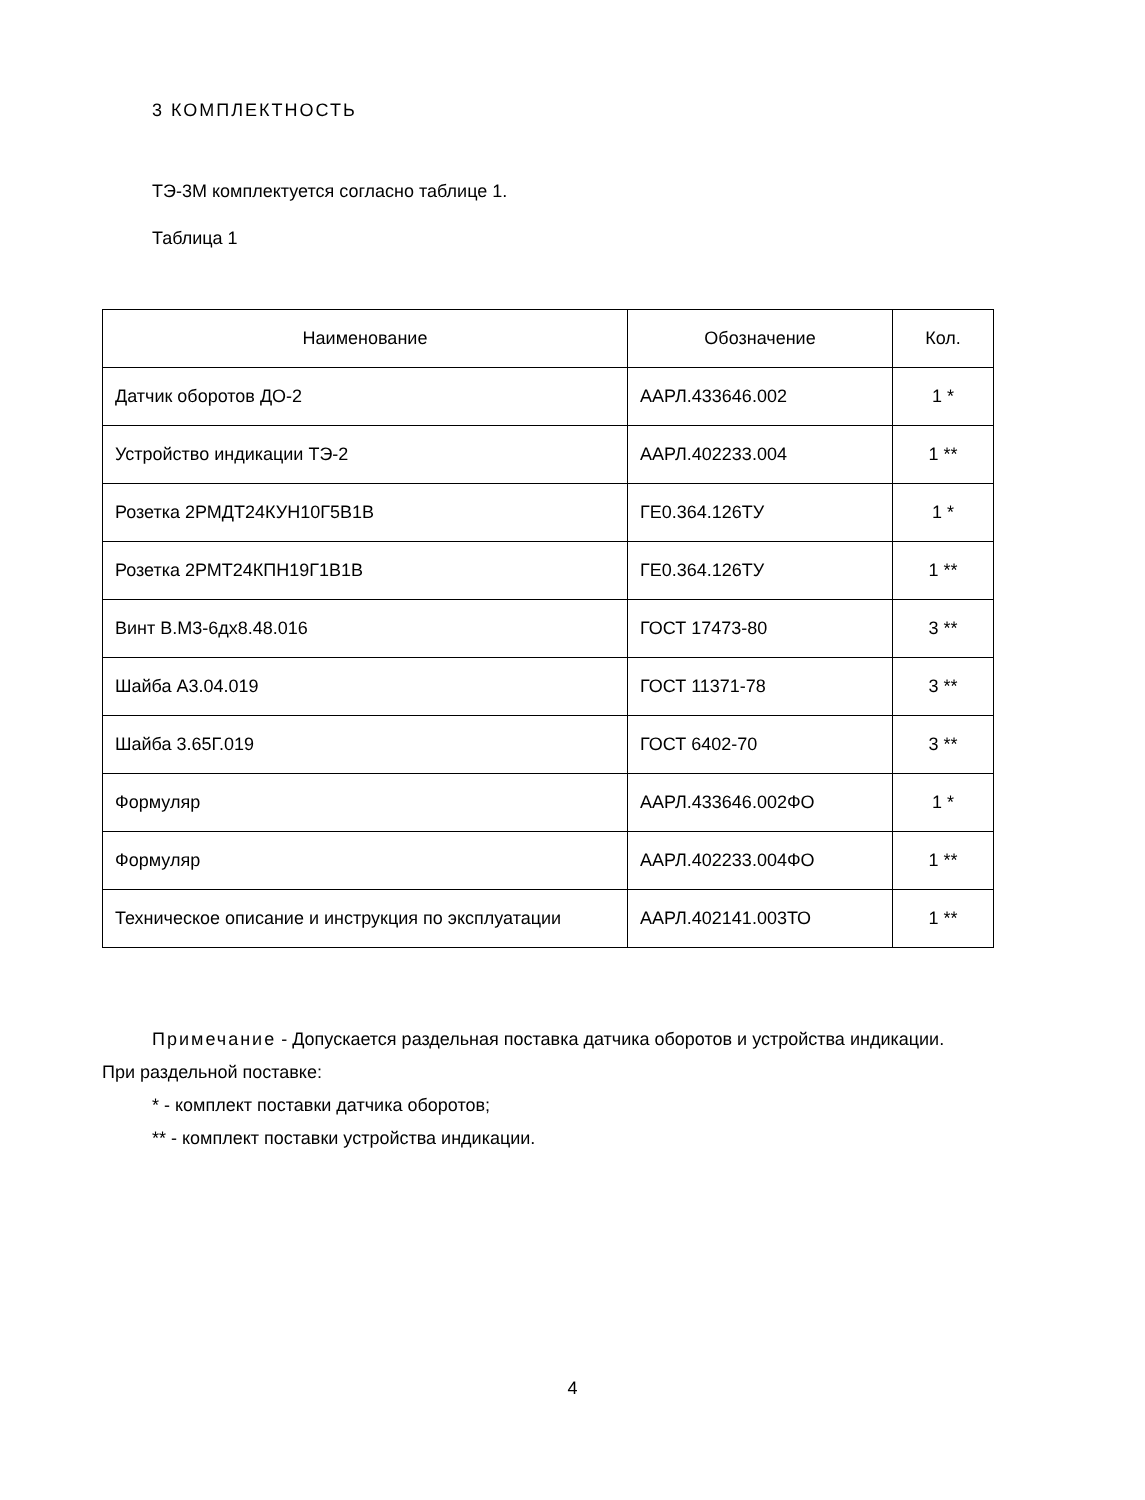3 КОМПЛЕКТНОСТЬ
ТЭ-3М комплектуется согласно таблице 1.
Таблица 1
| Наименование | Обозначение | Кол. |
| --- | --- | --- |
| Датчик оборотов ДО-2 | ААРЛ.433646.002 | 1 * |
| Устройство индикации ТЭ-2 | ААРЛ.402233.004 | 1 ** |
| Розетка 2РМДТ24КУН10Г5В1В | ГЕ0.364.126ТУ | 1 * |
| Розетка 2РМТ24КПН19Г1В1В | ГЕ0.364.126ТУ | 1 ** |
| Винт В.М3-6дх8.48.016 | ГОСТ 17473-80 | 3 ** |
| Шайба А3.04.019 | ГОСТ 11371-78 | 3 ** |
| Шайба 3.65Г.019 | ГОСТ 6402-70 | 3 ** |
| Формуляр | ААРЛ.433646.002ФО | 1 * |
| Формуляр | ААРЛ.402233.004ФО | 1 ** |
| Техническое описание и инструкция по эксплуатации | ААРЛ.402141.003ТО | 1 ** |
Примечание - Допускается раздельная поставка датчика оборотов и устройства индикации. При раздельной поставке:
* - комплект поставки датчика оборотов;
** - комплект поставки устройства индикации.
4